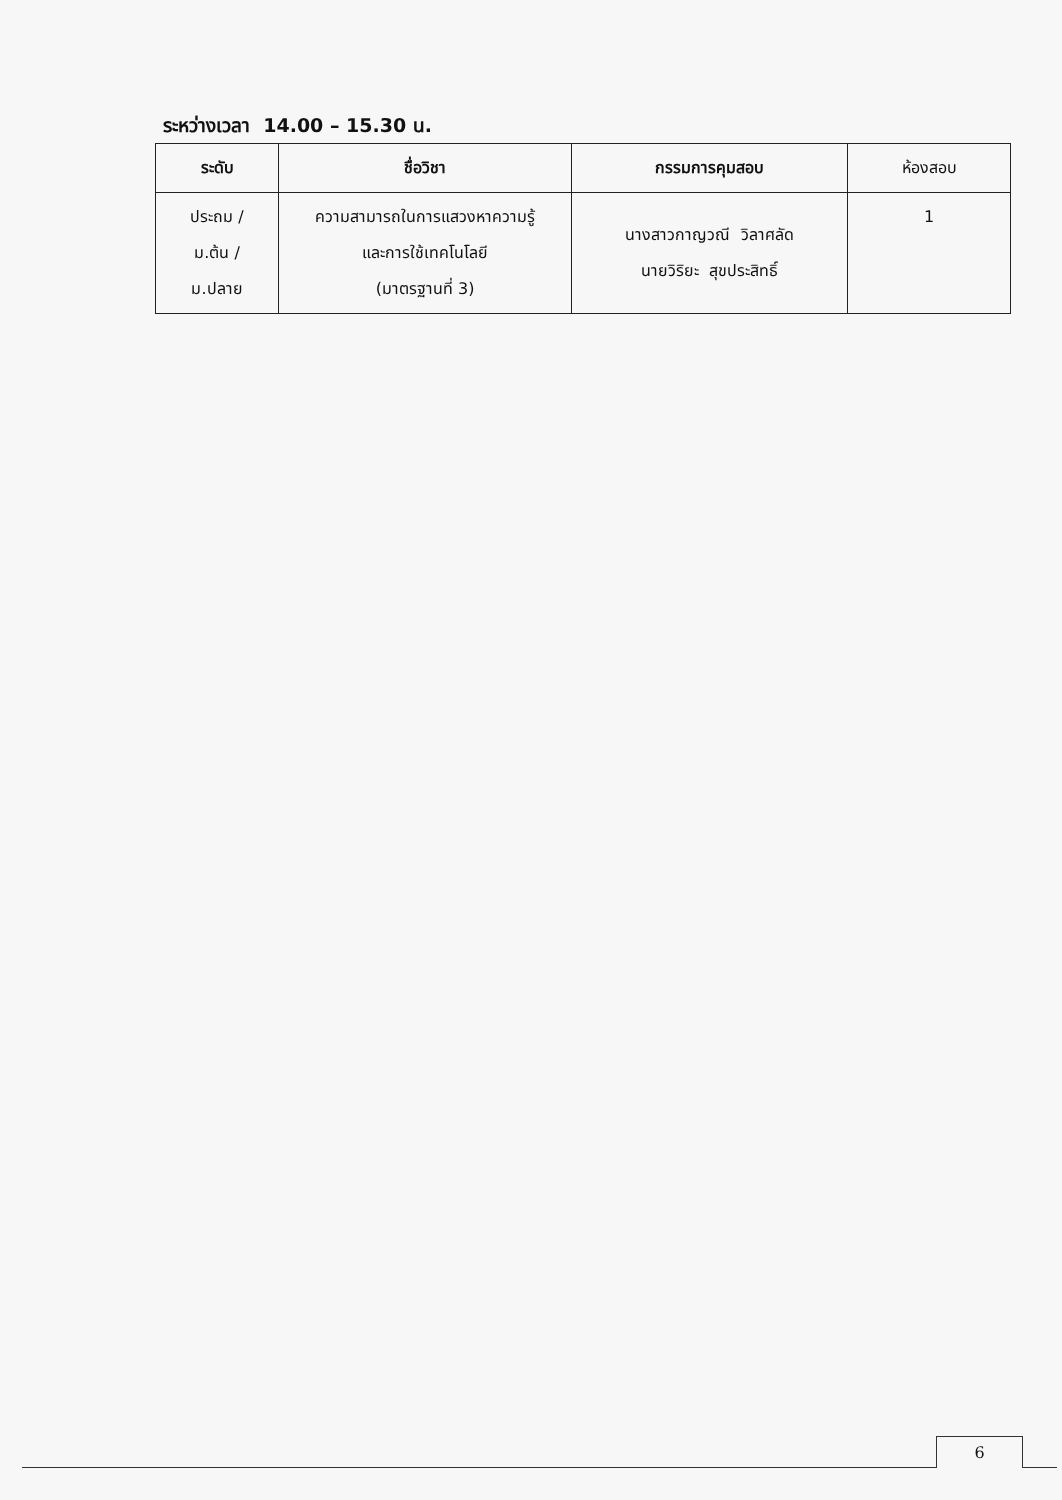ระหว่างเวลา 14.00 – 15.30 น.
| ระดับ | ชื่อวิชา | กรรมการคุมสอบ | ห้องสอบ |
| --- | --- | --- | --- |
| ประถม / ม.ต้น / ม.ปลาย | ความสามารถในการแสวงหาความรู้ และการใช้เทคโนโลยี (มาตรฐานที่ 3) | นางสาวกาญวณี วิลาศลัด นายวิริยะ สุขประสิทธิ์ | 1 |
6